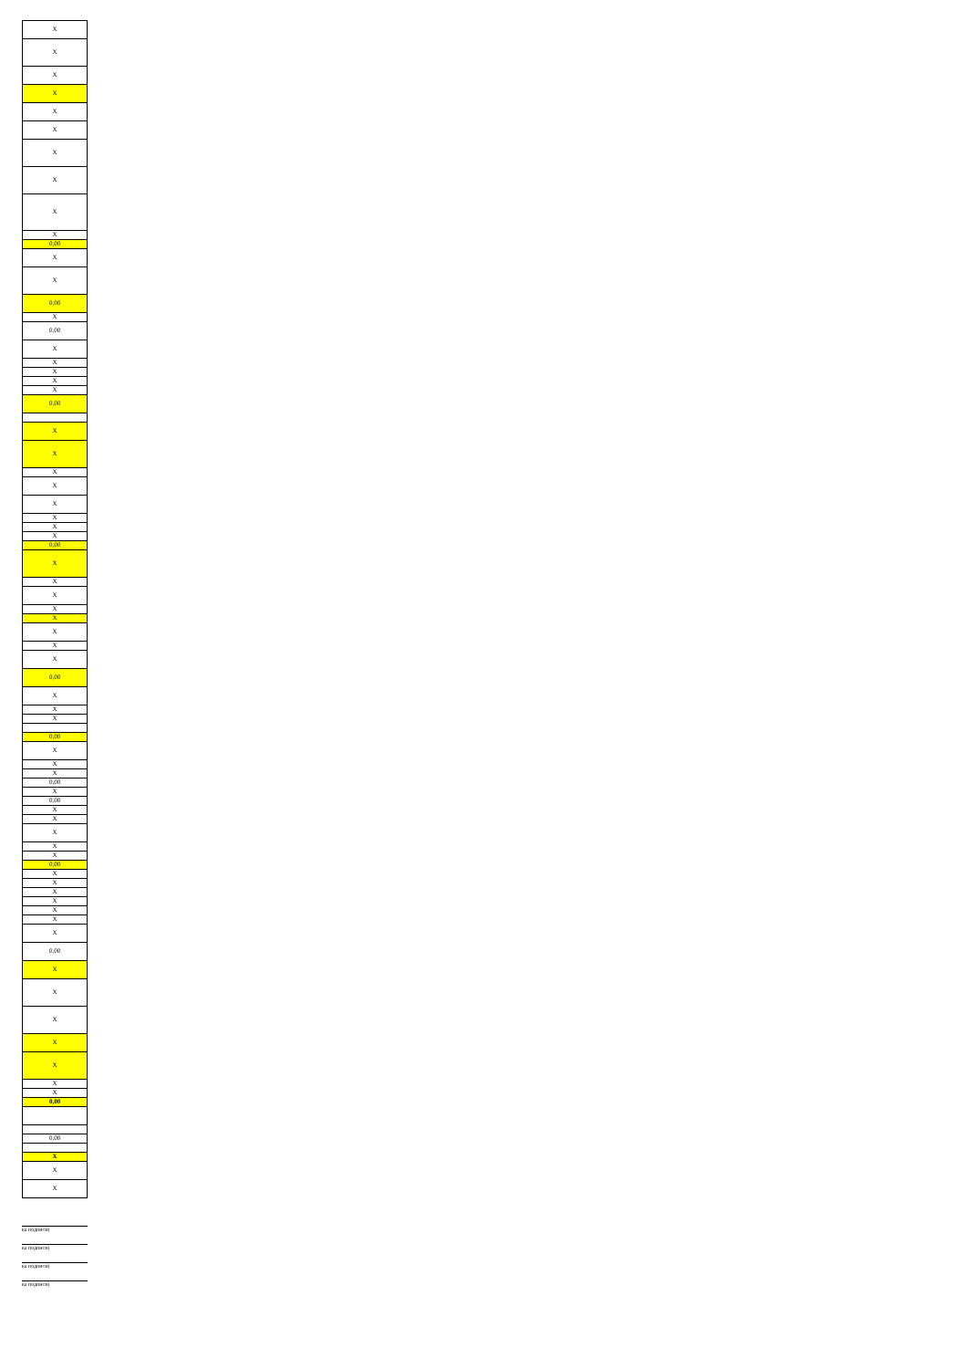| X |
| X |
| X |
| X |
| X |
| X |
| X |
| X |
| X |
| X |
| 0,00 |
| X |
| X |
| 0,00 |
| X |
| 0,00 |
| X |
| X |
| X |
| X |
| X |
| 0,00 |
| X |
| X |
| X |
| X |
| X |
| X |
| X |
| X |
| 0,00 |
| X |
| X |
| X |
| X |
| X |
| X |
| X |
| X |
| 0,00 |
| X |
| X |
| X |
| 0,00 |
| X |
| X |
| X |
| 0,00 |
| X |
| 0,00 |
| X |
| X |
| X |
| X |
| X |
| 0,00 |
| X |
| X |
| X |
| X |
| X |
| X |
| X |
| 0,00 |
| X |
| X |
| X |
| X |
| X |
| X |
| X |
| 0,00 |
| 0,00 |
| X |
| X |
| X |
ка подписи)
ка подписи)
ка подписи)
ка подписи)